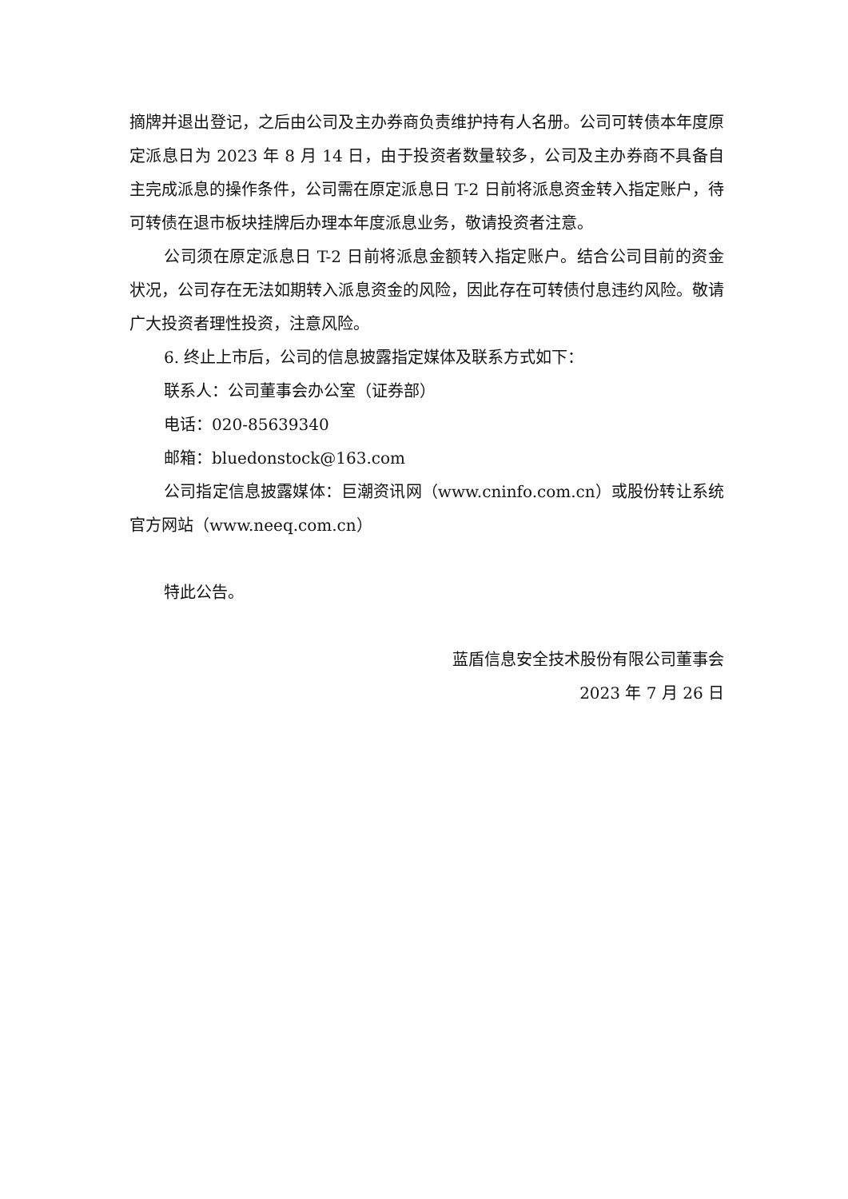摘牌并退出登记，之后由公司及主办券商负责维护持有人名册。公司可转债本年度原定派息日为 2023 年 8 月 14 日，由于投资者数量较多，公司及主办券商不具备自主完成派息的操作条件，公司需在原定派息日 T-2 日前将派息资金转入指定账户，待可转债在退市板块挂牌后办理本年度派息业务，敬请投资者注意。
公司须在原定派息日 T-2 日前将派息金额转入指定账户。结合公司目前的资金状况，公司存在无法如期转入派息资金的风险，因此存在可转债付息违约风险。敬请广大投资者理性投资，注意风险。
6. 终止上市后，公司的信息披露指定媒体及联系方式如下：
联系人：公司董事会办公室（证券部）
电话：020-85639340
邮箱：bluedonstock@163.com
公司指定信息披露媒体：巨潮资讯网（www.cninfo.com.cn）或股份转让系统官方网站（www.neeq.com.cn）
特此公告。
蓝盾信息安全技术股份有限公司董事会
2023 年 7 月 26 日